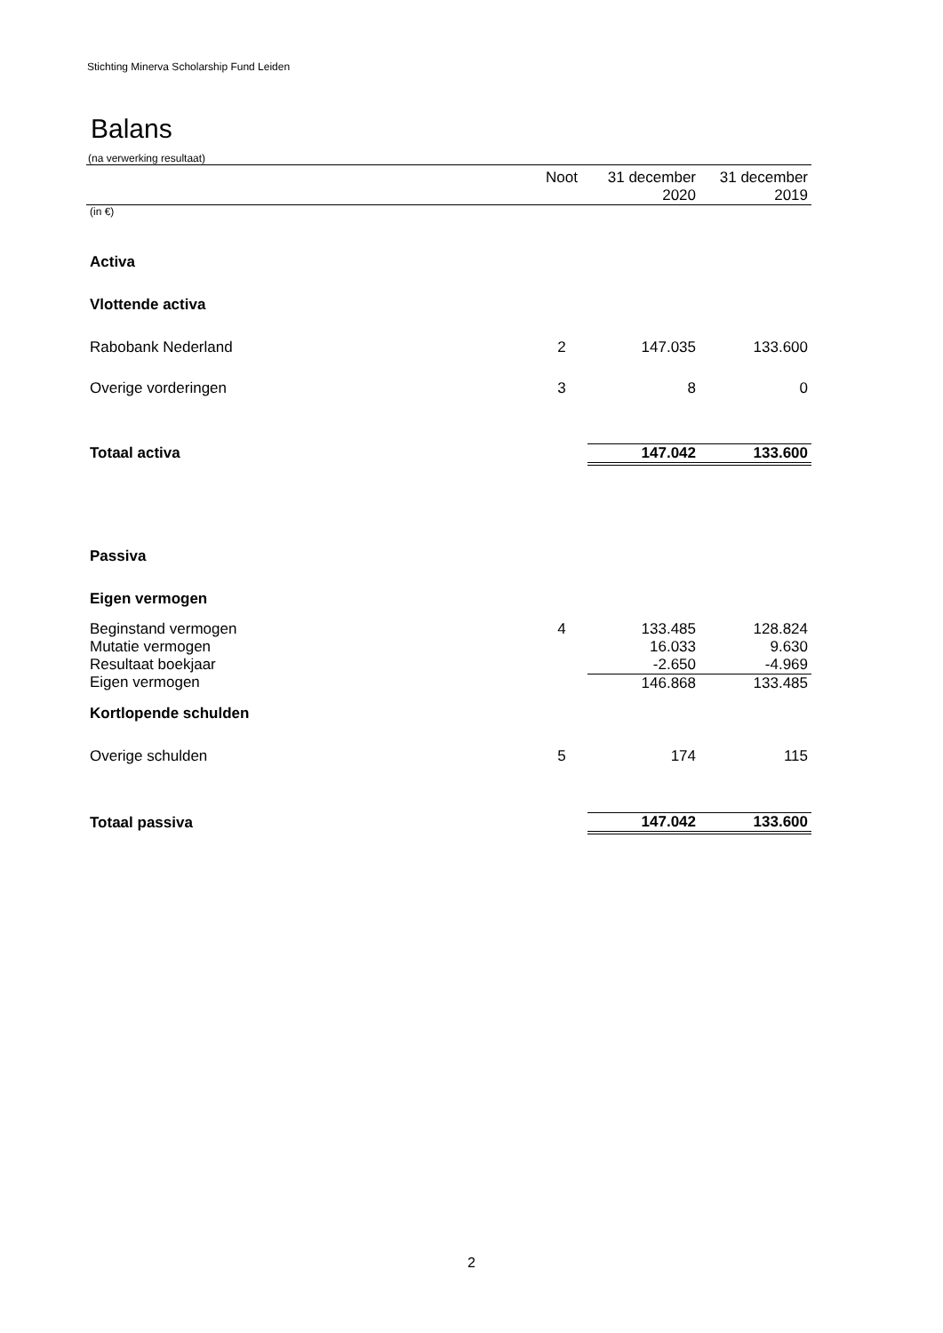Stichting Minerva Scholarship Fund Leiden
Balans
(na verwerking resultaat)
| | Noot | 31 december 2020 | 31 december 2019 |
| --- | --- | --- | --- |
| (in €) | | | |
| Activa | | | |
| Vlottende activa | | | |
| Rabobank Nederland | 2 | 147.035 | 133.600 |
| Overige vorderingen | 3 | 8 | 0 |
| Totaal activa | | 147.042 | 133.600 |
| Passiva | | | |
| Eigen vermogen | | | |
| Beginstand vermogen | 4 | 133.485 | 128.824 |
| Mutatie vermogen | | 16.033 | 9.630 |
| Resultaat boekjaar | | -2.650 | -4.969 |
| Eigen vermogen | | 146.868 | 133.485 |
| Kortlopende schulden | | | |
| Overige schulden | 5 | 174 | 115 |
| Totaal passiva | | 147.042 | 133.600 |
2